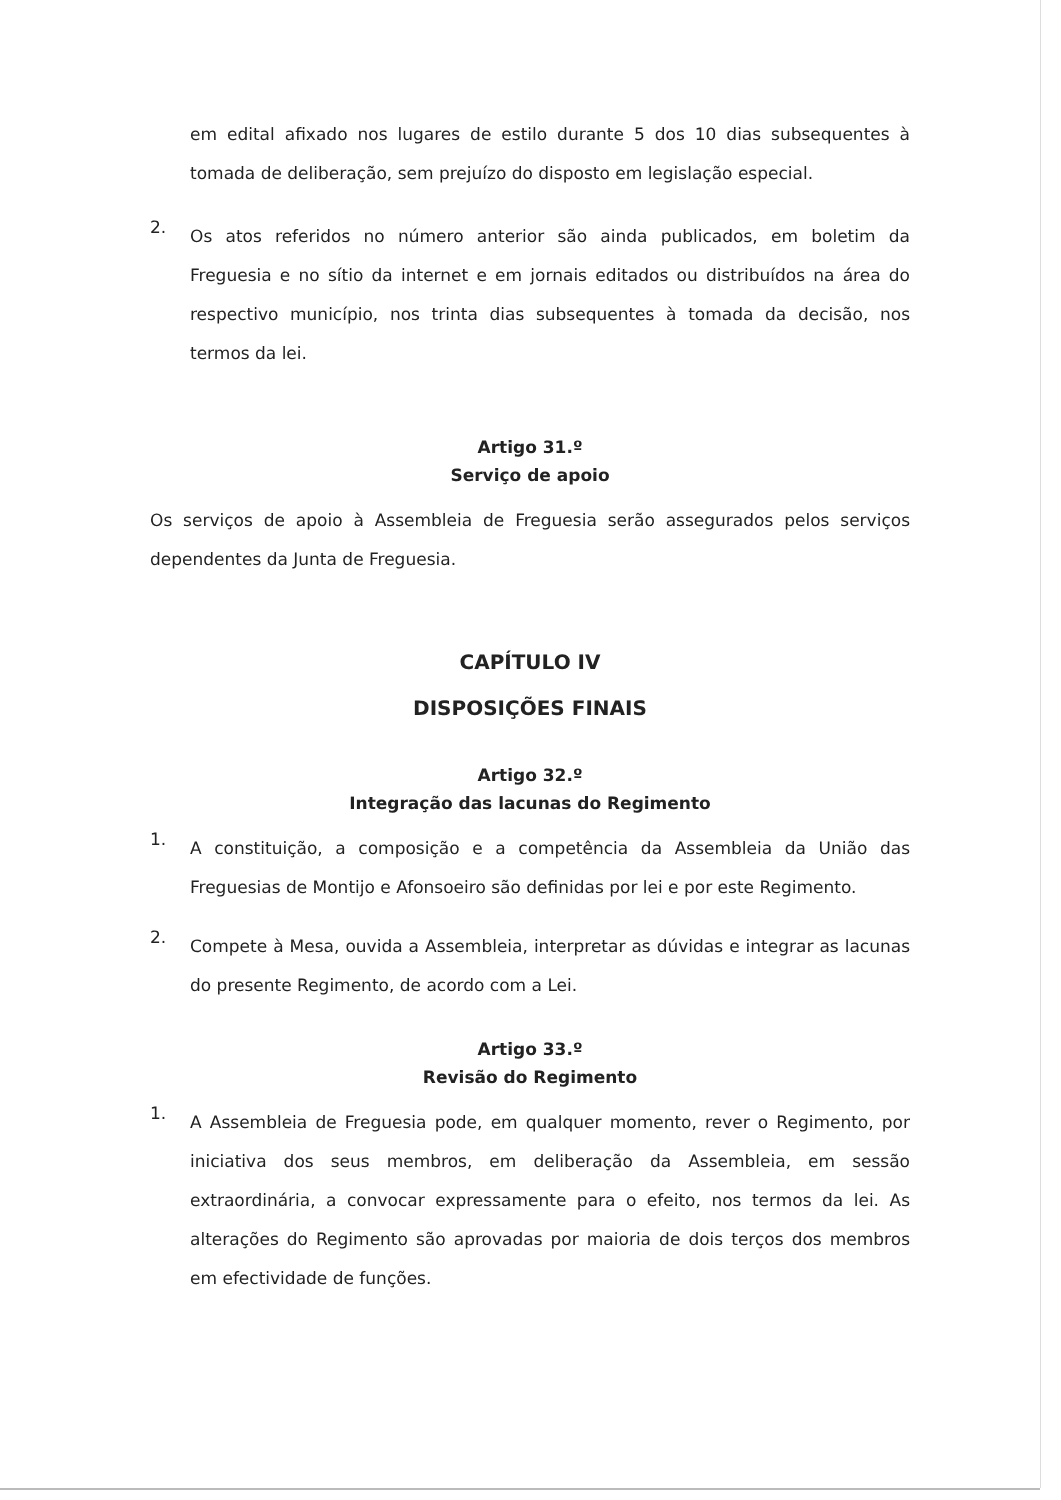em edital afixado nos lugares de estilo durante 5 dos 10 dias subsequentes à tomada de deliberação, sem prejuízo do disposto em legislação especial.
2.
Os atos referidos no número anterior são ainda publicados, em boletim da Freguesia e no sítio da internet e em jornais editados ou distribuídos na área do respectivo município, nos trinta dias subsequentes à tomada da decisão, nos termos da lei.
Artigo 31.º
Serviço de apoio
Os serviços de apoio à Assembleia de Freguesia serão assegurados pelos serviços dependentes da Junta de Freguesia.
CAPÍTULO IV
DISPOSIÇÕES FINAIS
Artigo 32.º
Integração das lacunas do Regimento
1.
A constituição, a composição e a competência da Assembleia da União das Freguesias de Montijo e Afonsoeiro são definidas por lei e por este Regimento.
2.
Compete à Mesa, ouvida a Assembleia, interpretar as dúvidas e integrar as lacunas do presente Regimento, de acordo com a Lei.
Artigo 33.º
Revisão do Regimento
1.
A Assembleia de Freguesia pode, em qualquer momento, rever o Regimento, por iniciativa dos seus membros, em deliberação da Assembleia, em sessão extraordinária, a convocar expressamente para o efeito, nos termos da lei. As alterações do Regimento são aprovadas por maioria de dois terços dos membros em efectividade de funções.